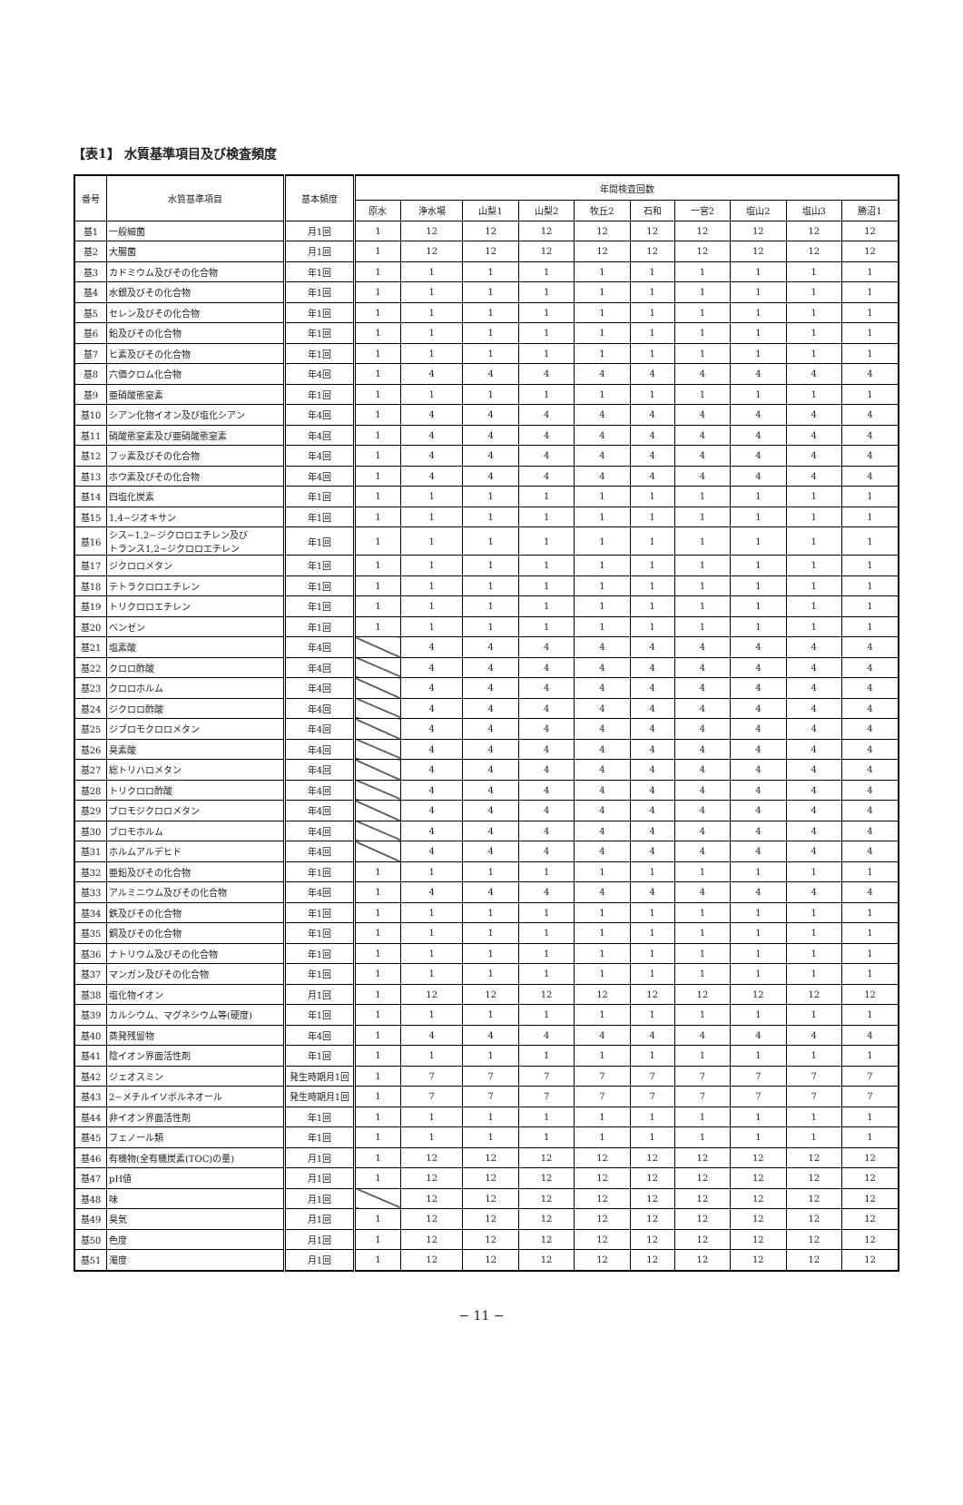【表1】 水質基準項目及び検査頻度
| 番号 | 水質基準項目 | 基本頻度 | 年間検査回数 | | | | | | | | | |
| --- | --- | --- | --- | --- | --- | --- | --- | --- | --- | --- | --- | --- |
| | | | 原水 | 浄水場 | 山梨1 | 山梨2 | 牧丘2 | 石和 | 一宮2 | 塩山2 | 塩山3 | 勝沼1 |
| 基1 | 一般細菌 | 月1回 | 1 | 12 | 12 | 12 | 12 | 12 | 12 | 12 | 12 | 12 |
| 基2 | 大腸菌 | 月1回 | 1 | 12 | 12 | 12 | 12 | 12 | 12 | 12 | 12 | 12 |
| 基3 | カドミウム及びその化合物 | 年1回 | 1 | 1 | 1 | 1 | 1 | 1 | 1 | 1 | 1 | 1 |
| 基4 | 水銀及びその化合物 | 年1回 | 1 | 1 | 1 | 1 | 1 | 1 | 1 | 1 | 1 | 1 |
| 基5 | セレン及びその化合物 | 年1回 | 1 | 1 | 1 | 1 | 1 | 1 | 1 | 1 | 1 | 1 |
| 基6 | 鉛及びその化合物 | 年1回 | 1 | 1 | 1 | 1 | 1 | 1 | 1 | 1 | 1 | 1 |
| 基7 | ヒ素及びその化合物 | 年1回 | 1 | 1 | 1 | 1 | 1 | 1 | 1 | 1 | 1 | 1 |
| 基8 | 六価クロム化合物 | 年4回 | 1 | 4 | 4 | 4 | 4 | 4 | 4 | 4 | 4 | 4 |
| 基9 | 亜硝酸態窒素 | 年1回 | 1 | 1 | 1 | 1 | 1 | 1 | 1 | 1 | 1 | 1 |
| 基10 | シアン化物イオン及び塩化シアン | 年4回 | 1 | 4 | 4 | 4 | 4 | 4 | 4 | 4 | 4 | 4 |
| 基11 | 硝酸態窒素及び亜硝酸態窒素 | 年4回 | 1 | 4 | 4 | 4 | 4 | 4 | 4 | 4 | 4 | 4 |
| 基12 | フッ素及びその化合物 | 年4回 | 1 | 4 | 4 | 4 | 4 | 4 | 4 | 4 | 4 | 4 |
| 基13 | ホウ素及びその化合物 | 年4回 | 1 | 4 | 4 | 4 | 4 | 4 | 4 | 4 | 4 | 4 |
| 基14 | 四塩化炭素 | 年1回 | 1 | 1 | 1 | 1 | 1 | 1 | 1 | 1 | 1 | 1 |
| 基15 | 1,4−ジオキサン | 年1回 | 1 | 1 | 1 | 1 | 1 | 1 | 1 | 1 | 1 | 1 |
| 基16 | シス−1,2−ジクロロエチレン及び トランス1,2−ジクロロエチレン | 年1回 | 1 | 1 | 1 | 1 | 1 | 1 | 1 | 1 | 1 | 1 |
| 基17 | ジクロロメタン | 年1回 | 1 | 1 | 1 | 1 | 1 | 1 | 1 | 1 | 1 | 1 |
| 基18 | テトラクロロエチレン | 年1回 | 1 | 1 | 1 | 1 | 1 | 1 | 1 | 1 | 1 | 1 |
| 基19 | トリクロロエチレン | 年1回 | 1 | 1 | 1 | 1 | 1 | 1 | 1 | 1 | 1 | 1 |
| 基20 | ベンゼン | 年1回 | 1 | 1 | 1 | 1 | 1 | 1 | 1 | 1 | 1 | 1 |
| 基21 | 塩素酸 | 年4回 | | 4 | 4 | 4 | 4 | 4 | 4 | 4 | 4 | 4 |
| 基22 | クロロ酢酸 | 年4回 | | 4 | 4 | 4 | 4 | 4 | 4 | 4 | 4 | 4 |
| 基23 | クロロホルム | 年4回 | | 4 | 4 | 4 | 4 | 4 | 4 | 4 | 4 | 4 |
| 基24 | ジクロロ酢酸 | 年4回 | | 4 | 4 | 4 | 4 | 4 | 4 | 4 | 4 | 4 |
| 基25 | ジブロモクロロメタン | 年4回 | | 4 | 4 | 4 | 4 | 4 | 4 | 4 | 4 | 4 |
| 基26 | 臭素酸 | 年4回 | | 4 | 4 | 4 | 4 | 4 | 4 | 4 | 4 | 4 |
| 基27 | 総トリハロメタン | 年4回 | | 4 | 4 | 4 | 4 | 4 | 4 | 4 | 4 | 4 |
| 基28 | トリクロロ酢酸 | 年4回 | | 4 | 4 | 4 | 4 | 4 | 4 | 4 | 4 | 4 |
| 基29 | ブロモジクロロメタン | 年4回 | | 4 | 4 | 4 | 4 | 4 | 4 | 4 | 4 | 4 |
| 基30 | ブロモホルム | 年4回 | | 4 | 4 | 4 | 4 | 4 | 4 | 4 | 4 | 4 |
| 基31 | ホルムアルデヒド | 年4回 | | 4 | 4 | 4 | 4 | 4 | 4 | 4 | 4 | 4 |
| 基32 | 亜鉛及びその化合物 | 年1回 | 1 | 1 | 1 | 1 | 1 | 1 | 1 | 1 | 1 | 1 |
| 基33 | アルミニウム及びその化合物 | 年4回 | 1 | 4 | 4 | 4 | 4 | 4 | 4 | 4 | 4 | 4 |
| 基34 | 鉄及びその化合物 | 年1回 | 1 | 1 | 1 | 1 | 1 | 1 | 1 | 1 | 1 | 1 |
| 基35 | 銅及びその化合物 | 年1回 | 1 | 1 | 1 | 1 | 1 | 1 | 1 | 1 | 1 | 1 |
| 基36 | ナトリウム及びその化合物 | 年1回 | 1 | 1 | 1 | 1 | 1 | 1 | 1 | 1 | 1 | 1 |
| 基37 | マンガン及びその化合物 | 年1回 | 1 | 1 | 1 | 1 | 1 | 1 | 1 | 1 | 1 | 1 |
| 基38 | 塩化物イオン | 月1回 | 1 | 12 | 12 | 12 | 12 | 12 | 12 | 12 | 12 | 12 |
| 基39 | カルシウム、マグネシウム等(硬度) | 年1回 | 1 | 1 | 1 | 1 | 1 | 1 | 1 | 1 | 1 | 1 |
| 基40 | 蒸発残留物 | 年4回 | 1 | 4 | 4 | 4 | 4 | 4 | 4 | 4 | 4 | 4 |
| 基41 | 陰イオン界面活性剤 | 年1回 | 1 | 1 | 1 | 1 | 1 | 1 | 1 | 1 | 1 | 1 |
| 基42 | ジェオスミン | 発生時期月1回 | 1 | 7 | 7 | 7 | 7 | 7 | 7 | 7 | 7 | 7 |
| 基43 | 2−メチルイソボルネオール | 発生時期月1回 | 1 | 7 | 7 | 7 | 7 | 7 | 7 | 7 | 7 | 7 |
| 基44 | 非イオン界面活性剤 | 年1回 | 1 | 1 | 1 | 1 | 1 | 1 | 1 | 1 | 1 | 1 |
| 基45 | フェノール類 | 年1回 | 1 | 1 | 1 | 1 | 1 | 1 | 1 | 1 | 1 | 1 |
| 基46 | 有機物(全有機炭素(TOC)の量) | 月1回 | 1 | 12 | 12 | 12 | 12 | 12 | 12 | 12 | 12 | 12 |
| 基47 | pH値 | 月1回 | 1 | 12 | 12 | 12 | 12 | 12 | 12 | 12 | 12 | 12 |
| 基48 | 味 | 月1回 | | 12 | 12 | 12 | 12 | 12 | 12 | 12 | 12 | 12 |
| 基49 | 臭気 | 月1回 | 1 | 12 | 12 | 12 | 12 | 12 | 12 | 12 | 12 | 12 |
| 基50 | 色度 | 月1回 | 1 | 12 | 12 | 12 | 12 | 12 | 12 | 12 | 12 | 12 |
| 基51 | 濁度 | 月1回 | 1 | 12 | 12 | 12 | 12 | 12 | 12 | 12 | 12 | 12 |
− 11 −